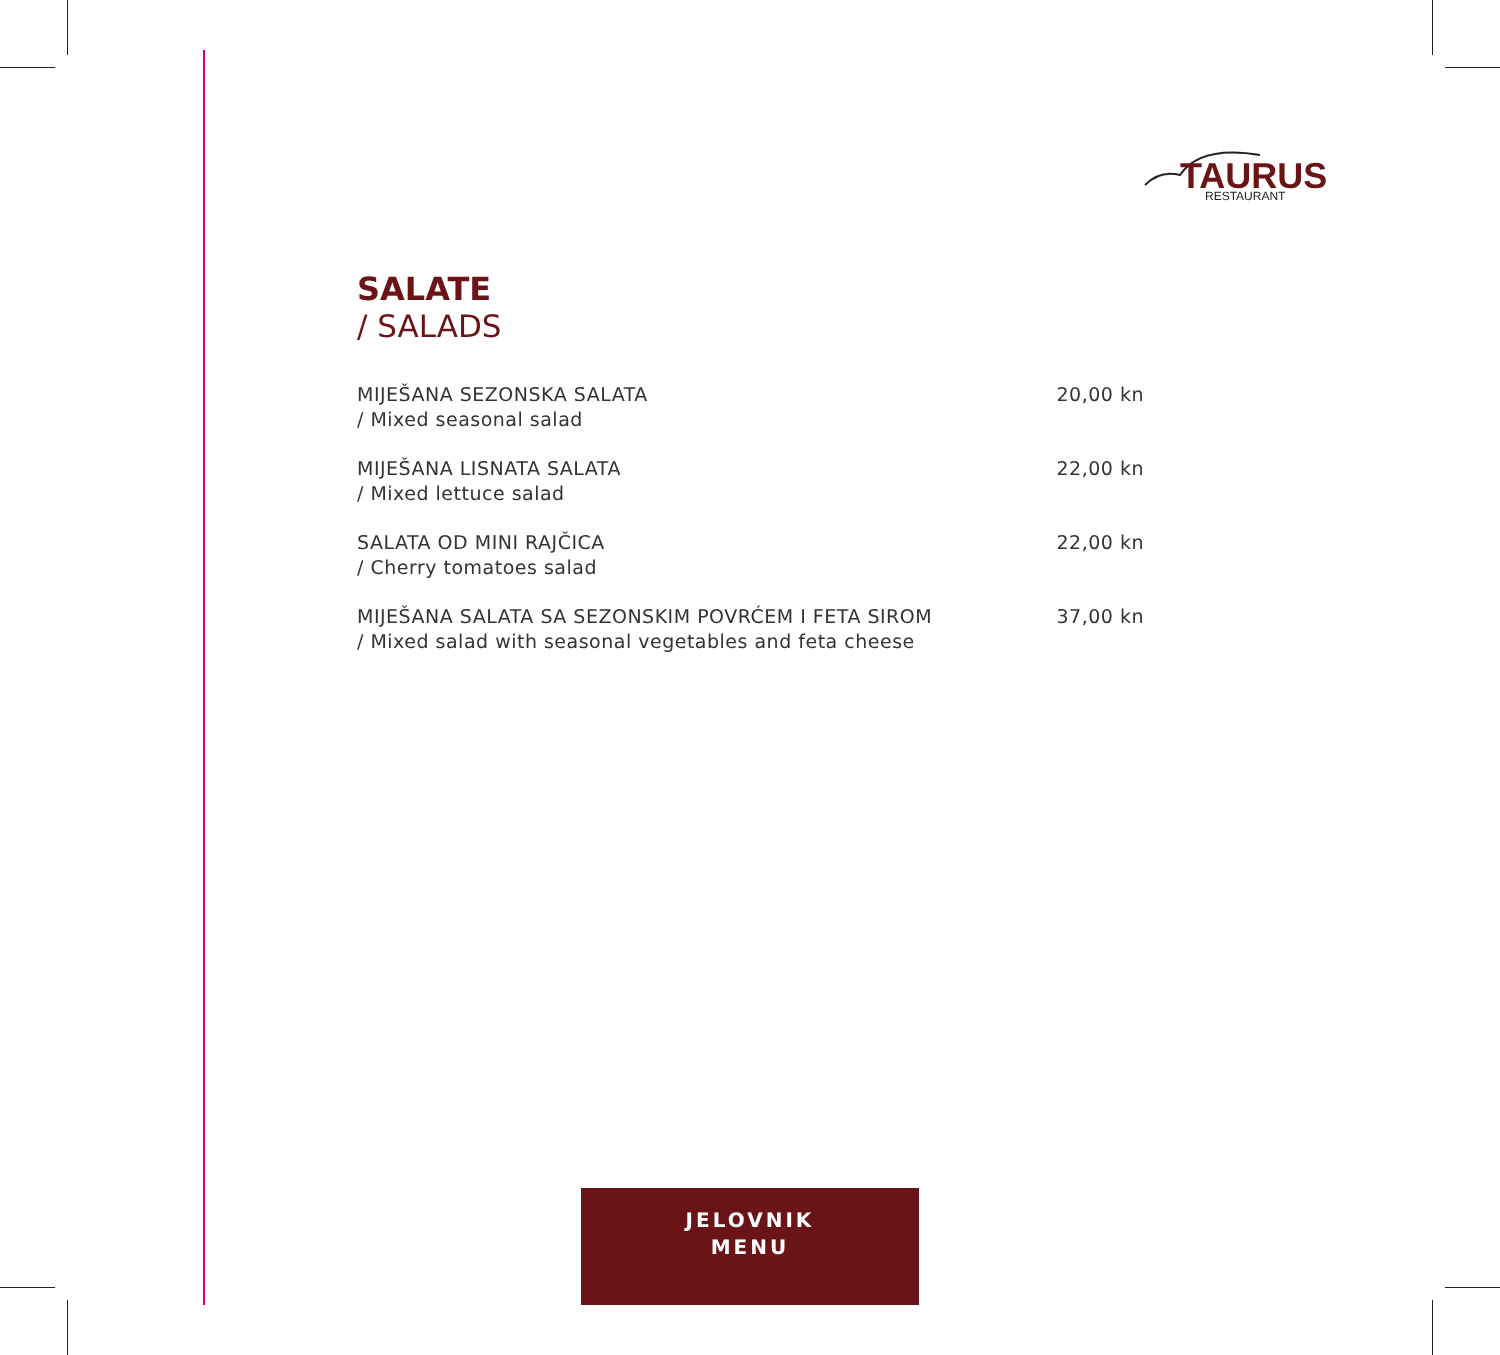TAURUS
RESTAURANT
SALATE
/ SALADS
MIJEŠANA SEZONSKA SALATA
/ Mixed seasonal salad
20,00 kn
MIJEŠANA LISNATA SALATA
/ Mixed lettuce salad
22,00 kn
SALATA OD MINI RAJČICA
/ Cherry tomatoes salad
22,00 kn
MIJEŠANA SALATA SA SEZONSKIM POVRĆEM I FETA SIROM
/ Mixed salad with seasonal vegetables and feta cheese
37,00 kn
JELOVNIK
MENU